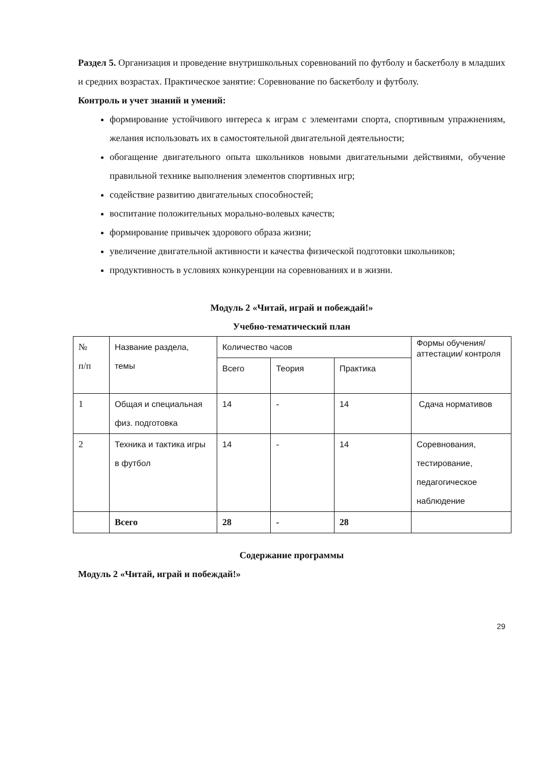Раздел 5. Организация и проведение внутришкольных соревнований по футболу и баскетболу в младших и средних возрастах. Практическое занятие: Соревнование по баскетболу и футболу.
Контроль и учет знаний и умений:
формирование устойчивого интереса к играм с элементами спорта, спортивным упражнениям, желания использовать их в самостоятельной двигательной деятельности;
обогащение двигательного опыта школьников новыми двигательными действиями, обучение правильной технике выполнения элементов спортивных игр;
содействие развитию двигательных способностей;
воспитание положительных морально-волевых качеств;
формирование привычек здорового образа жизни;
увеличение двигательной активности и качества физической подготовки школьников;
продуктивность в условиях конкуренции на соревнованиях и в жизни.
Модуль 2 «Читай, играй и побеждай!»
Учебно-тематический план
| № п/п | Название раздела, темы | Количество часов | | | Формы обучения/ аттестации/ контроля |
| | | Всего | Теория | Практика | |
| 1 | Общая и специальная физ. подготовка | 14 | - | 14 | Сдача нормативов |
| 2 | Техника и тактика игры в футбол | 14 | - | 14 | Соревнования, тестирование, педагогическое наблюдение |
| | Всего | 28 | - | 28 | |
Содержание программы
Модуль 2 «Читай, играй и побеждай!»
29